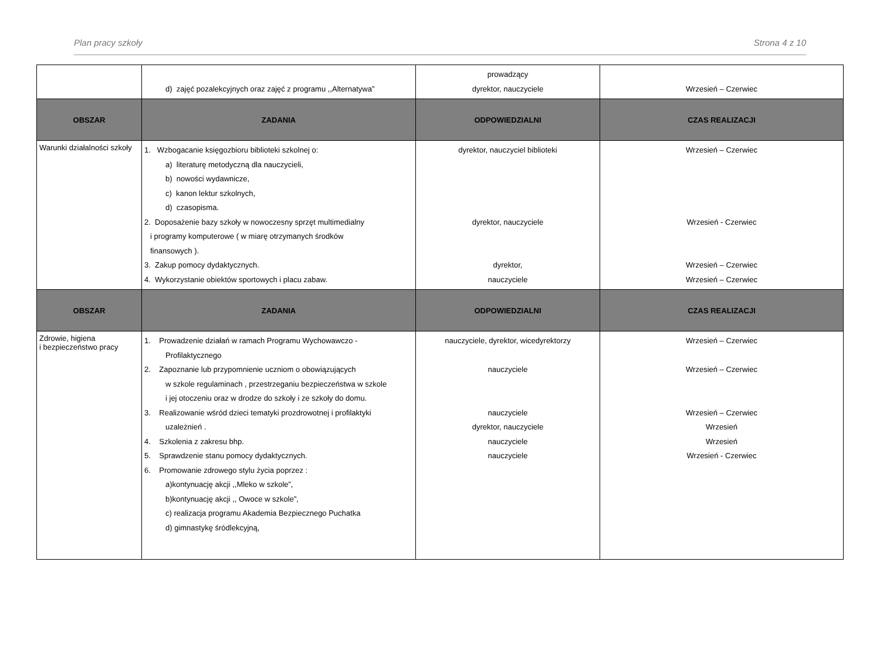Plan pracy szkoły Strona 4 z 10
| | d) zajęć pozalekcyjnych oraz zajęć z programu ,,Alternatywa” | prowadzący dyrektor, nauczyciele | Wrzesień – Czerwiec |
| OBSZAR | ZADANIA | ODPOWIEDZIALNI | CZAS REALIZACJI |
| Warunki działalności szkoły | 1. Wzbogacanie księgozbioru biblioteki szkolnej o: a) literaturę metodyczną dla nauczycieli, b) nowości wydawnicze, c) kanon lektur szkolnych, d) czasopisma. 2. Doposażenie bazy szkoły w nowoczesny sprzęt multimedialny i programy komputerowe ( w miarę otrzymanych środków finansowych ). 3. Zakup pomocy dydaktycznych. 4. Wykorzystanie obiektów sportowych i placu zabaw. | dyrektor, nauczyciel biblioteki dyrektor, nauczyciele dyrektor, nauczyciele | Wrzesień – Czerwiec Wrzesień - Czerwiec Wrzesień – Czerwiec Wrzesień – Czerwiec |
| OBSZAR | ZADANIA | ODPOWIEDZIALNI | CZAS REALIZACJI |
| Zdrowie, higiena i bezpieczeństwo pracy | 1. Prowadzenie działań w ramach Programu Wychowawczo - Profilaktycznego 2. Zapoznanie lub przypomnienie uczniom o obowiązujących w szkole regulaminach , przestrzeganiu bezpieczeństwa w szkole i jej otoczeniu oraz w drodze do szkoły i ze szkoły do domu. 3. Realizowanie wśród dzieci tematyki prozdrowotnej i profilaktyki uzależnień . 4. Szkolenia z zakresu bhp. 5. Sprawdzenie stanu pomocy dydaktycznych. 6. Promowanie zdrowego stylu życia poprzez : a)kontynuację akcji ,,Mleko w szkole”, b)kontynuację akcji ,, Owoce w szkole”, c) realizacja programu Akademia Bezpiecznego Puchatka d) gimnastykę śródlekcyjną, | nauczyciele, dyrektor, wicedyrektorzy nauczyciele nauczyciele dyrektor, nauczyciele nauczyciele nauczyciele | Wrzesień – Czerwiec Wrzesień – Czerwiec Wrzesień – Czerwiec Wrzesień Wrzesień Wrzesień - Czerwiec |